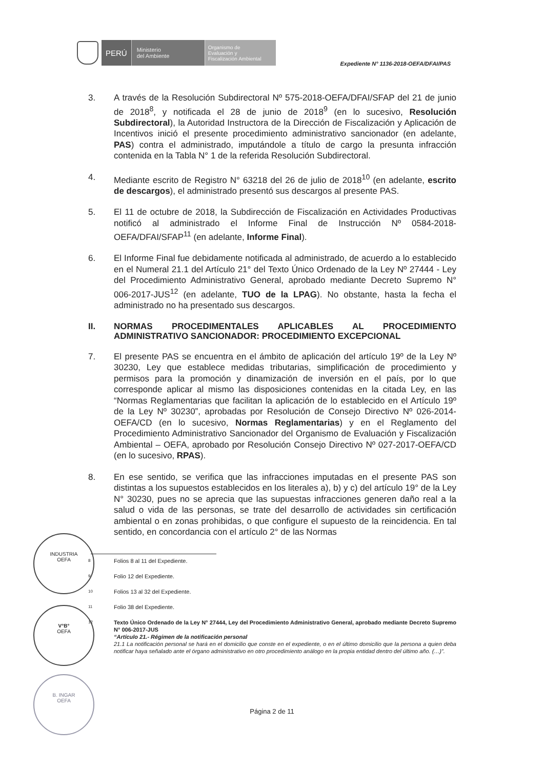PERÚ
Ministerio
del Ambiente
Organismo de
Evaluación y
Fiscalización Ambiental
Expediente N° 1136-2018-OEFA/DFAI/PAS
3. A través de la Resolución Subdirectoral Nº 575-2018-OEFA/DFAI/SFAP del 21 de junio de 2018<sup>8</sup>, y notificada el 28 de junio de 2018<sup>9</sup> (en lo sucesivo, Resolución Subdirectoral), la Autoridad Instructora de la Dirección de Fiscalización y Aplicación de Incentivos inició el presente procedimiento administrativo sancionador (en adelante, PAS) contra el administrado, imputándole a título de cargo la presunta infracción contenida en la Tabla N° 1 de la referida Resolución Subdirectoral.
4. Mediante escrito de Registro N° 63218 del 26 de julio de 2018<sup>10</sup> (en adelante, escrito de descargos), el administrado presentó sus descargos al presente PAS.
5. El 11 de octubre de 2018, la Subdirección de Fiscalización en Actividades Productivas notificó al administrado el Informe Final de Instrucción Nº 0584-2018-OEFA/DFAI/SFAP<sup>11</sup> (en adelante, Informe Final).
6. El Informe Final fue debidamente notificada al administrado, de acuerdo a lo establecido en el Numeral 21.1 del Artículo 21° del Texto Único Ordenado de la Ley Nº 27444 - Ley del Procedimiento Administrativo General, aprobado mediante Decreto Supremo N° 006-2017-JUS<sup>12</sup> (en adelante, TUO de la LPAG). No obstante, hasta la fecha el administrado no ha presentado sus descargos.
II. NORMAS PROCEDIMENTALES APLICABLES AL PROCEDIMIENTO ADMINISTRATIVO SANCIONADOR: PROCEDIMIENTO EXCEPCIONAL
7. El presente PAS se encuentra en el ámbito de aplicación del artículo 19º de la Ley Nº 30230, Ley que establece medidas tributarias, simplificación de procedimiento y permisos para la promoción y dinamización de inversión en el país, por lo que corresponde aplicar al mismo las disposiciones contenidas en la citada Ley, en las “Normas Reglamentarias que facilitan la aplicación de lo establecido en el Artículo 19º de la Ley Nº 30230”, aprobadas por Resolución de Consejo Directivo Nº 026-2014-OEFA/CD (en lo sucesivo, Normas Reglamentarias) y en el Reglamento del Procedimiento Administrativo Sancionador del Organismo de Evaluación y Fiscalización Ambiental – OEFA, aprobado por Resolución Consejo Directivo Nº 027-2017-OEFA/CD (en lo sucesivo, RPAS).
8. En ese sentido, se verifica que las infracciones imputadas en el presente PAS son distintas a los supuestos establecidos en los literales a), b) y c) del artículo 19° de la Ley N° 30230, pues no se aprecia que las supuestas infracciones generen daño real a la salud o vida de las personas, se trate del desarrollo de actividades sin certificación ambiental o en zonas prohibidas, o que configure el supuesto de la reincidencia. En tal sentido, en concordancia con el artículo 2° de las Normas
INDUSTRIA
OEFA
V°B°
OEFA
B. INGAR
OEFA
8
Folios 8 al 11 del Expediente.
9
Folio 12 del Expediente.
10
Folios 13 al 32 del Expediente.
11
Folio 38 del Expediente.
12
Texto Único Ordenado de la Ley N° 27444, Ley del Procedimiento Administrativo General, aprobado mediante Decreto Supremo N° 006-2017-JUS
“Artículo 21.- Régimen de la notificación personal
21.1 La notificación personal se hará en el domicilio que conste en el expediente, o en el último domicilio que la persona a quien deba notificar haya señalado ante el órgano administrativo en otro procedimiento análogo en la propia entidad dentro del último año. (…)”.
Página 2 de 11